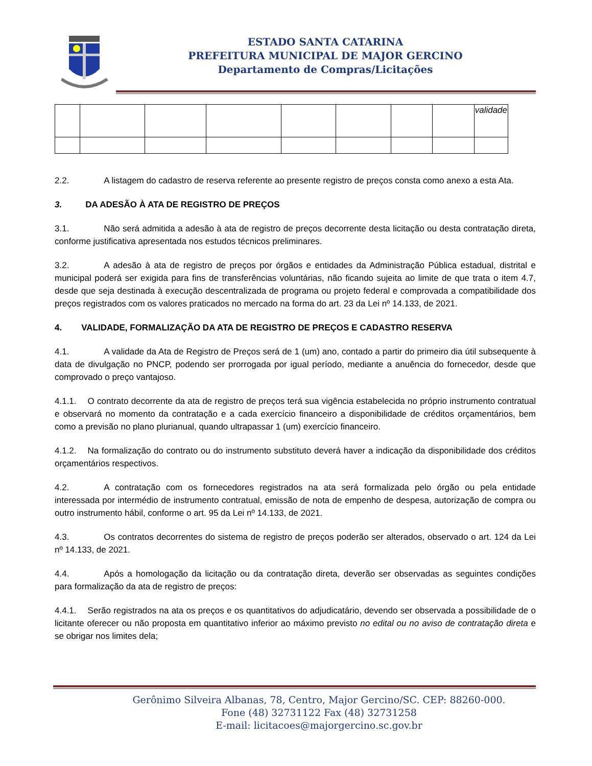ESTADO SANTA CATARINA
PREFEITURA MUNICIPAL DE MAJOR GERCINO
Departamento de Compras/Licitações
| | | | | | | | | validade |
2.2. A listagem do cadastro de reserva referente ao presente registro de preços consta como anexo a esta Ata.
3. DA ADESÃO À ATA DE REGISTRO DE PREÇOS
3.1. Não será admitida a adesão à ata de registro de preços decorrente desta licitação ou desta contratação direta, conforme justificativa apresentada nos estudos técnicos preliminares.
3.2. A adesão à ata de registro de preços por órgãos e entidades da Administração Pública estadual, distrital e municipal poderá ser exigida para fins de transferências voluntárias, não ficando sujeita ao limite de que trata o item 4.7, desde que seja destinada à execução descentralizada de programa ou projeto federal e comprovada a compatibilidade dos preços registrados com os valores praticados no mercado na forma do art. 23 da Lei nº 14.133, de 2021.
4. VALIDADE, FORMALIZAÇÃO DA ATA DE REGISTRO DE PREÇOS E CADASTRO RESERVA
4.1. A validade da Ata de Registro de Preços será de 1 (um) ano, contado a partir do primeiro dia útil subsequente à data de divulgação no PNCP, podendo ser prorrogada por igual período, mediante a anuência do fornecedor, desde que comprovado o preço vantajoso.
4.1.1. O contrato decorrente da ata de registro de preços terá sua vigência estabelecida no próprio instrumento contratual e observará no momento da contratação e a cada exercício financeiro a disponibilidade de créditos orçamentários, bem como a previsão no plano plurianual, quando ultrapassar 1 (um) exercício financeiro.
4.1.2. Na formalização do contrato ou do instrumento substituto deverá haver a indicação da disponibilidade dos créditos orçamentários respectivos.
4.2. A contratação com os fornecedores registrados na ata será formalizada pelo órgão ou pela entidade interessada por intermédio de instrumento contratual, emissão de nota de empenho de despesa, autorização de compra ou outro instrumento hábil, conforme o art. 95 da Lei nº 14.133, de 2021.
4.3. Os contratos decorrentes do sistema de registro de preços poderão ser alterados, observado o art. 124 da Lei nº 14.133, de 2021.
4.4. Após a homologação da licitação ou da contratação direta, deverão ser observadas as seguintes condições para formalização da ata de registro de preços:
4.4.1. Serão registrados na ata os preços e os quantitativos do adjudicatário, devendo ser observada a possibilidade de o licitante oferecer ou não proposta em quantitativo inferior ao máximo previsto no edital ou no aviso de contratação direta e se obrigar nos limites dela;
Gerônimo Silveira Albanas, 78, Centro, Major Gercino/SC. CEP: 88260-000.
Fone (48) 32731122 Fax (48) 32731258
E-mail: licitacoes@majorgercino.sc.gov.br